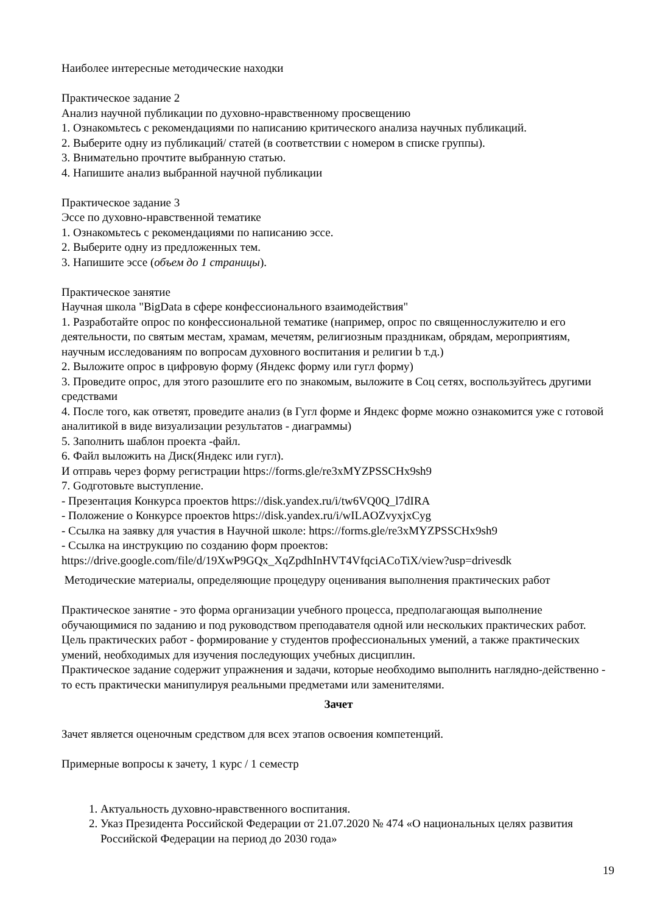Наиболее интересные методические находки
Практическое задание 2
Анализ научной публикации по духовно-нравственному просвещению
1. Ознакомьтесь с рекомендациями по написанию критического анализа научных публикаций.
2. Выберите одну из публикаций/ статей (в соответствии с номером в списке группы).
3. Внимательно прочтите выбранную статью.
4. Напишите анализ выбранной научной публикации
Практическое задание 3
Эссе по духовно-нравственной тематике
1. Ознакомьтесь с рекомендациями по написанию эссе.
2. Выберите одну из предложенных тем.
3. Напишите эссе (объем до 1 страницы).
Практическое занятие
Научная школа "BigData в сфере конфессионального взаимодействия"
1. Разработайте опрос по конфессиональной тематике (например, опрос по священнослужителю и его деятельности, по святым местам, храмам, мечетям, религиозным праздникам, обрядам, мероприятиям, научным исследованиям по вопросам духовного воспитания и религии b т.д.)
2. Выложите опрос в цифровую форму (Яндекс форму или гугл форму)
3. Проведите опрос, для этого разошлите его по знакомым, выложите в Соц сетях, воспользуйтесь другими средствами
4. После того, как ответят, проведите анализ (в Гугл форме и Яндекс форме можно ознакомится уже с готовой аналитикой в виде визуализации результатов - диаграммы)
5. Заполнить шаблон проекта -файл.
6. Файл выложить на Диск(Яндекс или гугл).
И отправь через форму регистрации https://forms.gle/re3xMYZPSSCHx9sh9
7. Gодготовьте выступление.
- Презентация Конкурса проектов https://disk.yandex.ru/i/tw6VQ0Q_l7dIRA
- Положение о Конкурсе проектов https://disk.yandex.ru/i/wILAOZvyxjxCyg
- Ссылка на заявку для участия в Научной школе: https://forms.gle/re3xMYZPSSCHx9sh9
- Ссылка на инструкцию по созданию форм проектов:
https://drive.google.com/file/d/19XwP9GQx_XqZpdhInHVT4VfqciACoTiX/view?usp=drivesdk
Методические материалы, определяющие процедуру оценивания выполнения практических работ
Практическое занятие - это форма организации учебного процесса, предполагающая выполнение обучающимися по заданию и под руководством преподавателя одной или нескольких практических работ.
Цель практических работ - формирование у студентов профессиональных умений, а также практических умений, необходимых для изучения последующих учебных дисциплин.
Практическое задание содержит упражнения и задачи, которые необходимо выполнить наглядно-действенно - то есть практически манипулируя реальными предметами или заменителями.
Зачет
Зачет является оценочным средством для всех этапов освоения компетенций.
Примерные вопросы к зачету, 1 курс / 1 семестр
1. Актуальность духовно-нравственного воспитания.
2. Указ Президента Российской Федерации от 21.07.2020 № 474 «О национальных целях развития Российской Федерации на период до 2030 года»
19